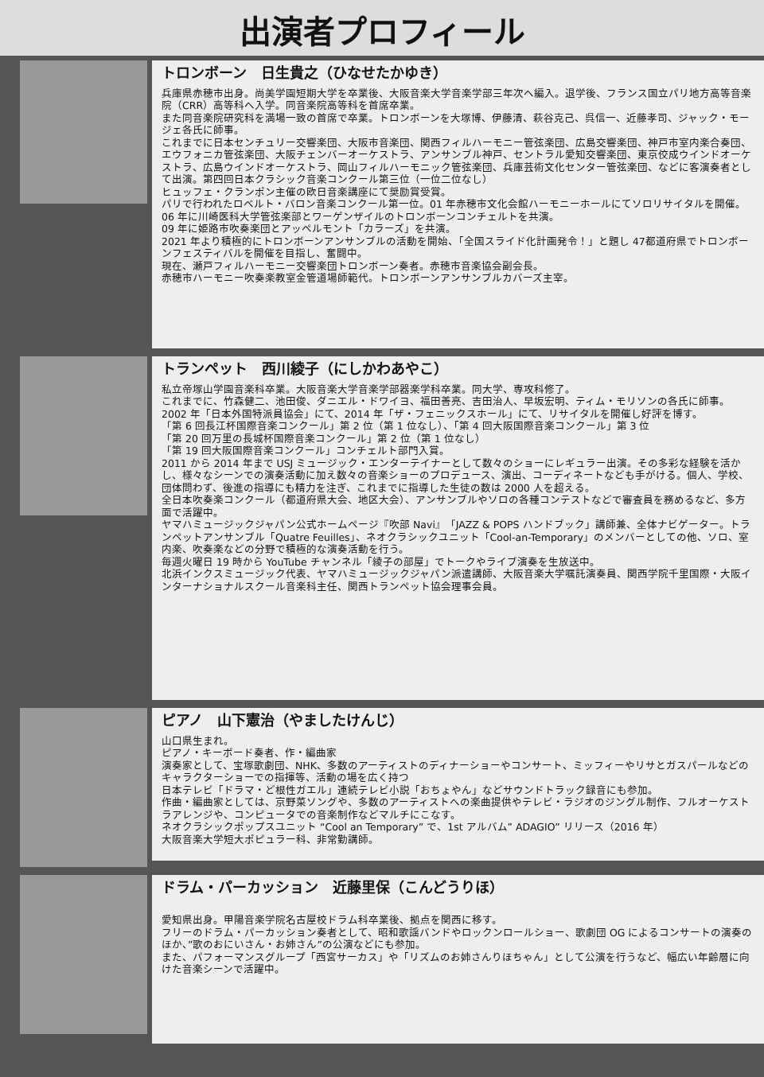出演者プロフィール
トロンボーン　日生貴之（ひなせたかゆき）
兵庫県赤穂市出身。尚美学園短期大学を卒業後、大阪音楽大学音楽学部三年次へ編入。退学後、フランス国立パリ地方高等音楽院（CRR）高等科へ入学。同音楽院高等科を首席卒業。
また同音楽院研究科を満場一致の首席で卒業。トロンボーンを大塚博、伊藤清、萩谷克己、呉信一、近藤孝司、ジャック・モージェ各氏に師事。
これまでに日本センチュリー交響楽団、大阪市音楽団、関西フィルハーモニー管弦楽団、広島交響楽団、神戸市室内楽合奏団、エウフォニカ管弦楽団、大阪チェンバーオーケストラ、アンサンブル神戸、セントラル愛知交響楽団、東京佼成ウインドオーケストラ、広島ウインドオーケストラ、岡山フィルハーモニック管弦楽団、兵庫芸術文化センター管弦楽団、などに客演奏者として出演。第四回日本クラシック音楽コンクール第三位（一位二位なし）
ヒュッフェ・クランポン主催の欧日音楽講座にて奨励賞受賞。
パリで行われたロベルト・バロン音楽コンクール第一位。01 年赤穂市文化会館ハーモニーホールにてソロリサイタルを開催。
06 年に川崎医科大学管弦楽部とワーゲンザイルのトロンボーンコンチェルトを共演。
09 年に姫路市吹奏楽団とアッペルモント「カラーズ」を共演。
2021 年より積極的にトロンボーンアンサンブルの活動を開始、「全国スライド化計画発令！」と題し 47都道府県でトロンボーンフェスティバルを開催を目指し、奮闘中。
現在、瀬戸フィルハーモニー交響楽団トロンボーン奏者。赤穂市音楽協会副会長。
赤穂市ハーモニー吹奏楽教室金管道場師範代。トロンボーンアンサンブルカバーズ主宰。
トランペット　西川綾子（にしかわあやこ）
私立帝塚山学園音楽科卒業。大阪音楽大学音楽学部器楽学科卒業。同大学、専攻科修了。
これまでに、竹森健二、池田俊、ダニエル・ドワイヨ、福田善亮、吉田治人、早坂宏明、ティム・モリソンの各氏に師事。
2002 年「日本外国特派員協会」にて、2014 年「ザ・フェニックスホール」にて、リサイタルを開催し好評を博す。
「第 6 回長江杯国際音楽コンクール」第 2 位（第 1 位なし）、「第 4 回大阪国際音楽コンクール」第 3 位
「第 20 回万里の長城杯国際音楽コンクール」第 2 位（第 1 位なし）
「第 19 回大阪国際音楽コンクール」コンチェルト部門入賞。
2011 から 2014 年まで USJ ミュージック・エンターテイナーとして数々のショーにレギュラー出演。その多彩な経験を活かし、様々なシーンでの演奏活動に加え数々の音楽ショーのプロデュース、演出、コーディネートなども手がける。個人、学校、団体問わず、後進の指導にも精力を注ぎ、これまでに指導した生徒の数は 2000 人を超える。
全日本吹奏楽コンクール（都道府県大会、地区大会）、アンサンブルやソロの各種コンテストなどで審査員を務めるなど、多方面で活躍中。
ヤマハミュージックジャパン公式ホームページ『吹部 Navi』「JAZZ & POPS ハンドブック」講師兼、全体ナビゲーター。トランペットアンサンブル「Quatre Feuilles」、ネオクラシックユニット「Cool-an-Temporary」のメンバーとしての他、ソロ、室内楽、吹奏楽などの分野で積極的な演奏活動を行う。
毎週火曜日 19 時から YouTube チャンネル「綾子の部屋」でトークやライブ演奏を生放送中。
北浜インクスミュージック代表、ヤマハミュージックジャパン派遣講師、大阪音楽大学嘱託演奏員、関西学院千里国際・大阪インターナショナルスクール音楽科主任、関西トランペット協会理事会員。
ピアノ　山下憲治（やましたけんじ）
山口県生まれ。
ピアノ・キーボード奏者、作・編曲家
演奏家として、宝塚歌劇団、NHK、多数のアーティストのディナーショーやコンサート、ミッフィーやリサとガスパールなどのキャラクターショーでの指揮等、活動の場を広く持つ
日本テレビ「ドラマ・ど根性ガエル」連続テレビ小説「おちょやん」などサウンドトラック録音にも参加。
作曲・編曲家としては、京野菜ソングや、多数のアーティストへの楽曲提供やテレビ・ラジオのジングル制作、フルオーケストラアレンジや、コンピュータでの音楽制作などマルチにこなす。
ネオクラシックポップスユニット “Cool an Temporary” で、1st アルバム” ADAGIO” リリース（2016 年）
大阪音楽大学短大ポピュラー科、非常勤講師。
ドラム・パーカッション　近藤里保（こんどうりほ）
愛知県出身。甲陽音楽学院名古屋校ドラム科卒業後、拠点を関西に移す。
フリーのドラム・パーカッション奏者として、昭和歌謡バンドやロックンロールショー、歌劇団 OG によるコンサートの演奏のほか、”歌のおにいさん・お姉さん”の公演などにも参加。
また、パフォーマンスグループ「西宮サーカス」や「リズムのお姉さんりほちゃん」として公演を行うなど、幅広い年齢層に向けた音楽シーンで活躍中。